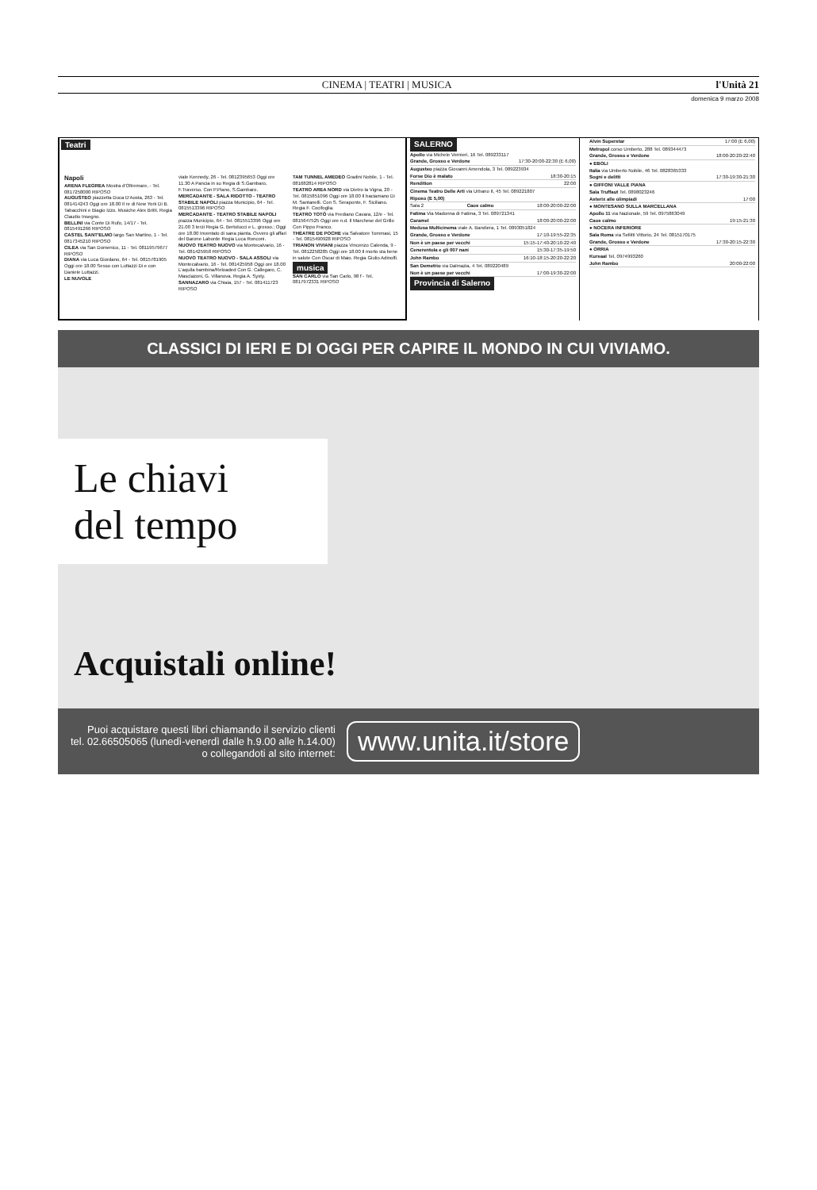CINEMA | TEATRI | MUSICA l'Unità 21
domenica 9 marzo 2008
Teatri
Napoli
ARENA FLEGREA Mostra d'Oltremare, - Tel. 0817258000 RIPOSO
AUGUSTEO piazzetta Duca D'Aosta, 263 - Tel. 081414243 Oggi ore 18.00 Il re di New York Di B. Tabacchini e Biagio Izzo. Musiche Alex Britti. Regia Claudio Insegno.
BELLINI via Conte Di Rufo, 14/17 - Tel. 0815491266 RIPOSO
CASTEL SANT'ELMO largo San Martino, 1 - Tel. 0817345210 RIPOSO
CILEA via San Domenico, 11 - Tel. 08119579677 RIPOSO
DIANA via Luca Giordano, 64 - Tel. 0815781905 Oggi ore 18.00 Sesso con Luttazzi Di e con Daniele Luttazzi.
LE NUVOLE
viale Kennedy, 26 - Tel. 0812395653 Oggi ore 11.30 A Pancia in su Regia di S.Gambaro, F.Traverso. Con P.Piano, S.Gambaro.
MERCADANTE - SALA RIDOTTO - TEATRO STABILE NAPOLI piazza Municipio, 64 - Tel. 0815513396 RIPOSO
MERCADANTE - TEATRO STABILE NAPOLI piazza Municipio, 64 - Tel. 0815513396 Oggi ore 21.00 3 terzi Regia G. Bertolucci e L. grosso.; Oggi ore 18.00 Inventato di sana pianta. Ovvero gli affari del Barone Laborde Regia Luca Ronconi.
NUOVO TEATRO NUOVO via Montecalvario, 16 - Tel. 081425958 RIPOSO
NUOVO TEATRO NUOVO - SALA ASSOLI via Montecalvario, 16 - Tel. 081425958 Oggi ore 18.00 L'aquila bambina/Reloaded Con G. Callegaro, C. Masclazoni, G. Villanova. Regia A. Syxty.
SANNAZARO via Chiaia, 157 - Tel. 081411723 RIPOSO
TAM TUNNEL AMEDEO Gradini Nobile, 1 - Tel. 081682814 RIPOSO
TEATRO AREA NORD via Dietro la Vigna, 20 - Tel. 0815851096 Oggi ore 18.00 Il baciamano Di M. Santanelli. Con S. Seraponte, F. Siciliano. Regia F. Cocifoglia.
TEATRO TOTÒ via Frediano Cavara, 12/e - Tel. 0815647525 Oggi ore n.d. Il Marchese del Grillo Con Pippo Franco.
THÉATRE DE POCHE via Salvatore Tommasi, 15 - Tel. 0815490928 RIPOSO
TRIANON VIVIANI piazza Vincenzo Calenda, 9 - Tel. 0812258285 Oggi ore 18.00 Il morto sta bene in salute Con Oscar di Maio. Regia Giulio Adinolfi.
musica
SAN CARLO via San Carlo, 98 f - Tel. 0817972331 RIPOSO
SALERNO
Apollo via Michele Vernieri, 16 Tel. 089233117
Grande, Grosso e Verdone 17:30-20:00-22:30 (E 6,00)
Augusteo piazza Giovanni Amendola, 3 Tel. 089223934
Forse Dio è malato 18:30-20:15
Rendition 22:00
Cinema Teatro Delle Arti via Urbano II, 45 Tel. 089221807
Riposo (E 5,00)
Sala 2 Caos calmo 18:00-20:00-22:00
Fatima Via Madonna di Fatima, 3 Tel. 089721341
Caramel 18:00-20:00-22:00
Medusa Multicinema viale A. Bandiera, 1 Tel. 0893051824
Grande, Grosso e Verdone 17:10-19:55-22:35
Non è un paese per vecchi 15:15-17:40-20:10-22:40
Cenerentola e gli 007 nani 15:30-17:35-19:50
John Rambo 16:10-18:15-20:20-22:20
San Demetrio via Dalmazia, 4 Tel. 089220489
Non è un paese per vecchi 17:00-19:30-22:00
Provincia di Salerno
Alvin Superstar 17:00 (E 6,00)
Metropol corso Umberto, 288 Tel. 089344473
Grande, Grosso e Verdone 18:00-20:20-22:40
● EBOLI
Italia via Umberto Nobile, 46 Tel. 0828365333
Sogni e delitti 17:30-19:30-21:30
● GIFFONI VALLE PIANA
Sala Truffaut Tel. 0898023246
Asterix alle olimpiadi 17:00
● MONTESANO SULLA MARCELLANA
Apollo 11 via Nazionale, 59 Tel. 0975863049
Caos calmo 19:15-21:30
● NOCERA INFERIORE
Sala Roma via Sellitti Vittorio, 24 Tel. 0815170175
Grande, Grosso e Verdone 17:30-20:15-22:30
● ORRIA
Kursaal Tel. 0974993260
John Rambo 20:00-22:00
CLASSICI DI IERI E DI OGGI PER CAPIRE IL MONDO IN CUI VIVIAMO.
Le chiavi
del tempo
Acquistali online!
Puoi acquistare questi libri chiamando il servizio clienti
tel. 02.66505065 (lunedì-venerdì dalle h.9.00 alle h.14.00)
o collegandoti al sito internet:
www.unita.it/store